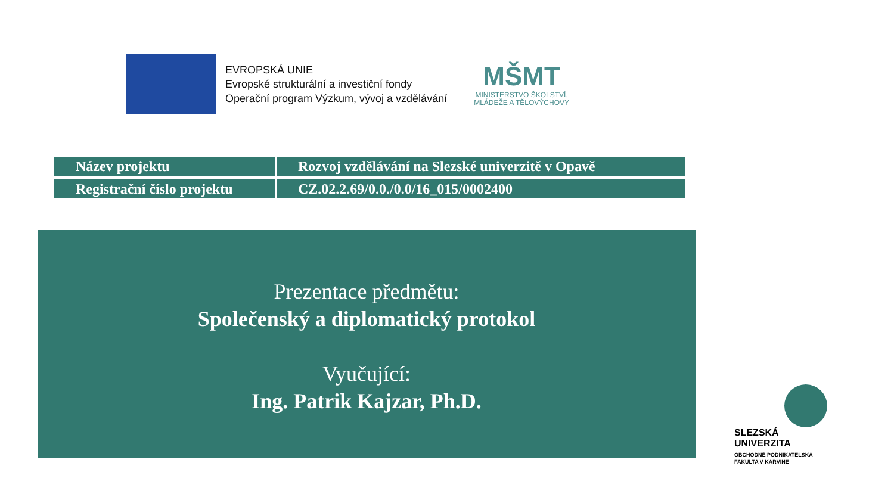EVROPSKÁ UNIE
Evropské strukturální a investiční fondy
Operační program Výzkum, vývoj a vzdělávání
MŠMT
MINISTERSTVO ŠKOLSTVÍ,
MLÁDEŽE A TĚLOVÝCHOVY
| Název projektu | Rozvoj vzdělávání na Slezské univerzitě v Opavě |
| Registrační číslo projektu | CZ.02.2.69/0.0./0.0/16_015/0002400 |
Prezentace předmětu:
Společenský a diplomatický protokol
Vyučující:
Ing. Patrik Kajzar, Ph.D.
SLEZSKÁ
UNIVERZITA
OBCHODNĚ PODNIKATELSKÁ
FAKULTA V KARVINÉ